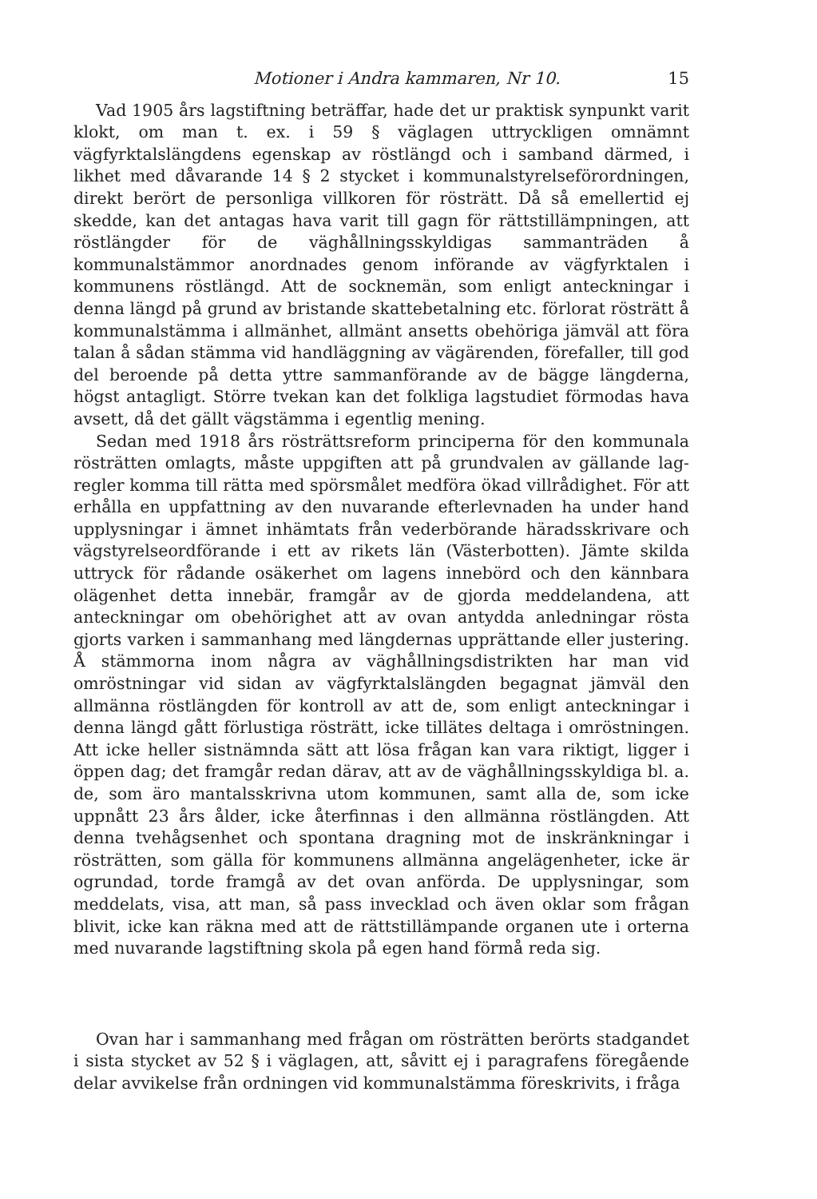Motioner i Andra kammaren, Nr 10. 15
Vad 1905 års lagstiftning beträffar, hade det ur praktisk synpunkt varit klokt, om man t. ex. i 59 § väglagen uttryckligen omnämnt vägfyrktalslängdens egenskap av röstlängd och i samband därmed, i likhet med dåvarande 14 § 2 stycket i kommunalstyrelseförordningen, direkt berört de personliga villkoren för rösträtt. Då så emellertid ej skedde, kan det antagas hava varit till gagn för rättstillämpningen, att röstlängder för de väghållningsskyldigas sammanträden å kommunalstämmor anordnades genom införande av vägfyrktalen i kommunens röstlängd. Att de sockne­män, som enligt anteckningar i denna längd på grund av bristande skatte­betalning etc. förlorat rösträtt å kommunalstämma i allmänhet, allmänt ansetts obehöriga jämväl att föra talan å sådan stämma vid handlägg­ning av vägärenden, förefaller, till god del beroende på detta yttre samman­förande av de bägge längderna, högst antagligt. Större tvekan kan det folkliga lagstudiet förmodas hava avsett, då det gällt vägstämma i egentlig mening.
Sedan med 1918 års rösträttsreform principerna för den kommunala rösträtten omlagts, måste uppgiften att på grundvalen av gällande lag­regler komma till rätta med spörsmålet medföra ökad villrådighet. För att erhålla en uppfattning av den nuvarande efterlevnaden ha under hand upplysningar i ämnet inhämtats från vederbörande häradsskrivare och vägstyrelseordförande i ett av rikets län (Västerbotten). Jämte skilda uttryck för rådande osäkerhet om lagens innebörd och den kännbara olägen­het detta innebär, framgår av de gjorda meddelandena, att anteckningar om obehörighet att av ovan antydda anledningar rösta gjorts varken i sammanhang med längdernas upprättande eller justering. Å stämmorna inom några av väghållningsdistrikten har man vid omröstningar vid sidan av vägfyrktalslängden begagnat jämväl den allmänna röstlängden för kontroll av att de, som enligt anteckningar i denna längd gått förlustiga rösträtt, icke tillätes deltaga i omröstningen. Att icke heller sistnämnda sätt att lösa frågan kan vara riktigt, ligger i öppen dag; det framgår redan därav, att av de väghållningsskyldiga bl. a. de, som äro mantals­skrivna utom kommunen, samt alla de, som icke uppnått 23 års ålder, icke återfinnas i den allmänna röstlängden. Att denna tvehågsenhet och spontana dragning mot de inskränkningar i rösträtten, som gälla för kom­munens allmänna angelägenheter, icke är ogrundad, torde framgå av det ovan anförda. De upplysningar, som meddelats, visa, att man, så pass invecklad och även oklar som frågan blivit, icke kan räkna med att de rättstillämpande organen ute i orterna med nuvarande lagstiftning skola på egen hand förmå reda sig.
Ovan har i sammanhang med frågan om rösträtten berörts stadgandet i sista stycket av 52 § i väglagen, att, såvitt ej i paragrafens föregående delar avvikelse från ordningen vid kommunalstämma föreskrivits, i fråga